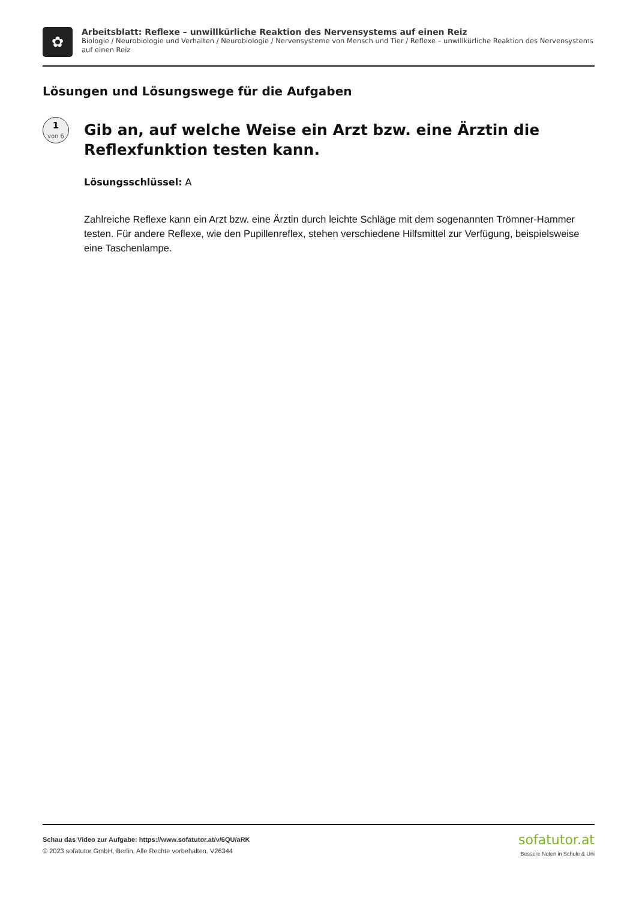✿
Arbeitsblatt: Reflexe – unwillkürliche Reaktion des Nervensystems auf einen Reiz
Biologie / Neurobiologie und Verhalten / Neurobiologie / Nervensysteme von Mensch und Tier / Reflexe – unwillkürliche Reaktion des Nervensystems auf einen Reiz
Lösungen und Lösungswege für die Aufgaben
1
von 6
Gib an, auf welche Weise ein Arzt bzw. eine Ärztin die Reflexfunktion testen kann.
Lösungsschlüssel: A
Zahlreiche Reflexe kann ein Arzt bzw. eine Ärztin durch leichte Schläge mit dem sogenannten Trömner-Hammer testen. Für andere Reflexe, wie den Pupillenreflex, stehen verschiedene Hilfsmittel zur Verfügung, beispielsweise eine Taschenlampe.
Schau das Video zur Aufgabe: https://www.sofatutor.at/v/6QU/aRK
© 2023 sofatutor GmbH, Berlin. Alle Rechte vorbehalten. V26344
sofatutor.at
Bessere Noten in Schule & Uni